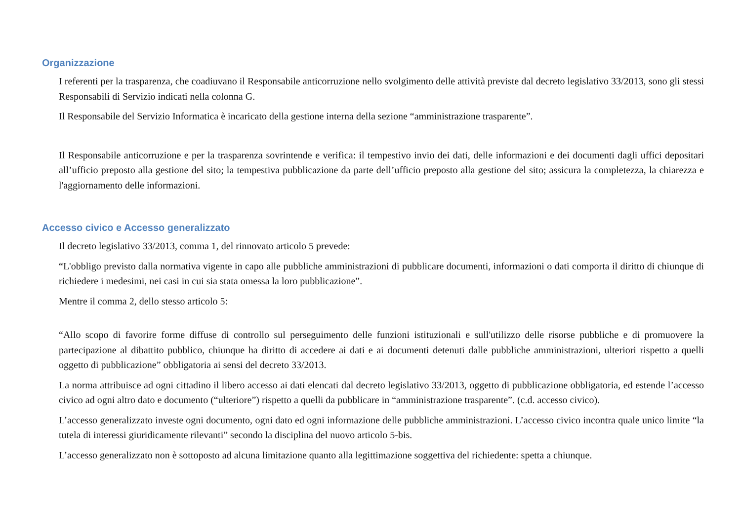Organizzazione
I referenti per la trasparenza, che coadiuvano il Responsabile anticorruzione nello svolgimento delle attività previste dal decreto legislativo 33/2013, sono gli stessi Responsabili di Servizio indicati nella colonna G.
Il Responsabile del Servizio Informatica è incaricato della gestione interna della sezione “amministrazione trasparente”.
Il Responsabile anticorruzione e per la trasparenza sovrintende e verifica: il tempestivo invio dei dati, delle informazioni e dei documenti dagli uffici depositari all’ufficio preposto alla gestione del sito; la tempestiva pubblicazione da parte dell’ufficio preposto alla gestione del sito; assicura la completezza, la chiarezza e l'aggiornamento delle informazioni.
Accesso civico e Accesso generalizzato
Il decreto legislativo 33/2013, comma 1, del rinnovato articolo 5 prevede:
“L'obbligo previsto dalla normativa vigente in capo alle pubbliche amministrazioni di pubblicare documenti, informazioni o dati comporta il diritto di chiunque di richiedere i medesimi, nei casi in cui sia stata omessa la loro pubblicazione”.
Mentre il comma 2, dello stesso articolo 5:
“Allo scopo di favorire forme diffuse di controllo sul perseguimento delle funzioni istituzionali e sull'utilizzo delle risorse pubbliche e di promuovere la partecipazione al dibattito pubblico, chiunque ha diritto di accedere ai dati e ai documenti detenuti dalle pubbliche amministrazioni, ulteriori rispetto a quelli oggetto di pubblicazione” obbligatoria ai sensi del decreto 33/2013.
La norma attribuisce ad ogni cittadino il libero accesso ai dati elencati dal decreto legislativo 33/2013, oggetto di pubblicazione obbligatoria, ed estende l’accesso civico ad ogni altro dato e documento (“ulteriore”) rispetto a quelli da pubblicare in “amministrazione trasparente”. (c.d. accesso civico).
L’accesso generalizzato investe ogni documento, ogni dato ed ogni informazione delle pubbliche amministrazioni. L’accesso civico incontra quale unico limite “la tutela di interessi giuridicamente rilevanti” secondo la disciplina del nuovo articolo 5-bis.
L’accesso generalizzato non è sottoposto ad alcuna limitazione quanto alla legittimazione soggettiva del richiedente: spetta a chiunque.